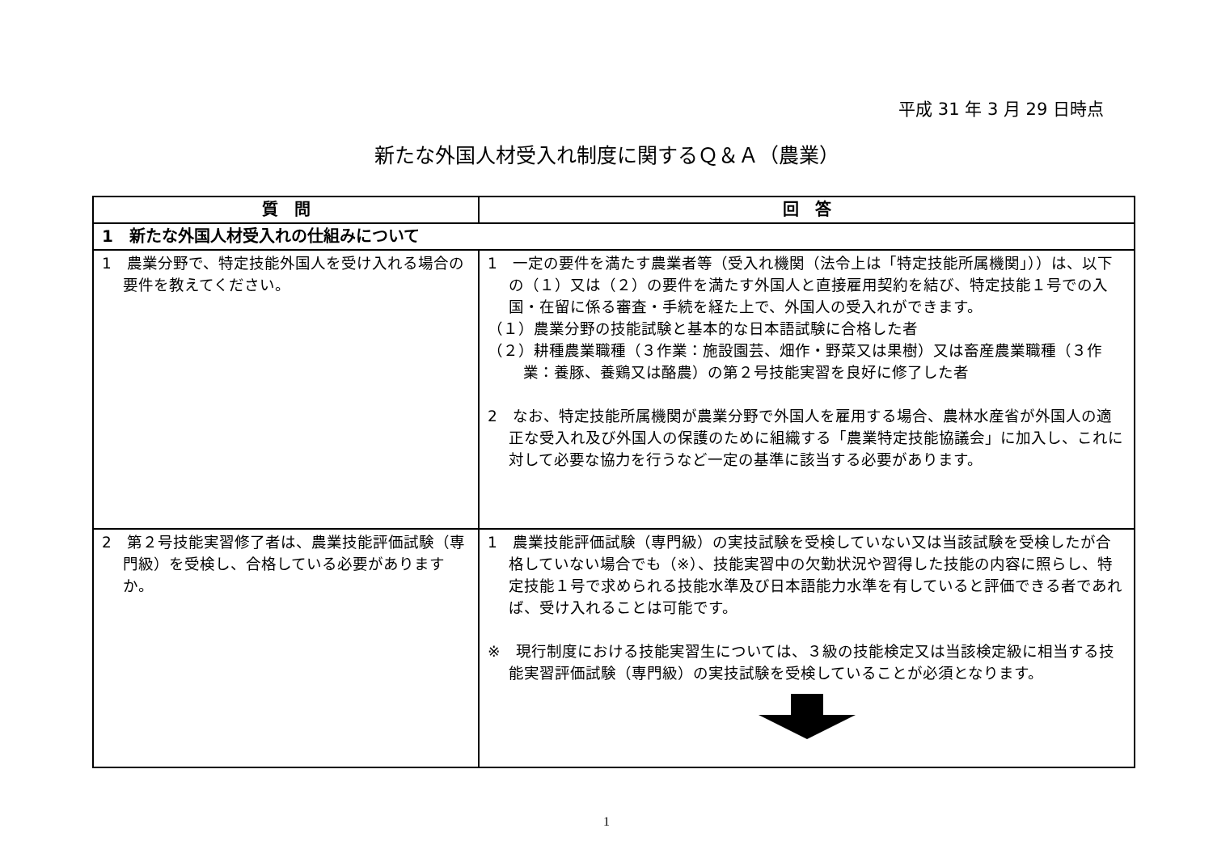平成 31 年 3 月 29 日時点
新たな外国人材受入れ制度に関するＱ＆Ａ（農業）
| 質 問 | 回 答 |
| --- | --- |
| 1 新たな外国人材受入れの仕組みについて | |
| 1 農業分野で、特定技能外国人を受け入れる場合の要件を教えてください。 | 1 一定の要件を満たす農業者等（受入れ機関（法令上は「特定技能所属機関」））は、以下の（１）又は（２）の要件を満たす外国人と直接雇用契約を結び、特定技能１号での入国・在留に係る審査・手続を経た上で、外国人の受入れができます。 （１）農業分野の技能試験と基本的な日本語試験に合格した者 （２）耕種農業職種（３作業：施設園芸、畑作・野菜又は果樹）又は畜産農業職種（３作業：養豚、養鶏又は酪農）の第２号技能実習を良好に修了した者 2 なお、特定技能所属機関が農業分野で外国人を雇用する場合、農林水産省が外国人の適正な受入れ及び外国人の保護のために組織する「農業特定技能協議会」に加入し、これに対して必要な協力を行うなど一定の基準に該当する必要があります。 |
| 2 第２号技能実習修了者は、農業技能評価試験（専門級）を受検し、合格している必要がありますか。 | 1 農業技能評価試験（専門級）の実技試験を受検していない又は当該試験を受検したが合格していない場合でも（※）、技能実習中の欠勤状況や習得した技能の内容に照らし、特定技能１号で求められる技能水準及び日本語能力水準を有していると評価できる者であれば、受け入れることは可能です。 ※ 現行制度における技能実習生については、３級の技能検定又は当該検定級に相当する技能実習評価試験（専門級）の実技試験を受検していることが必須となります。 |
1